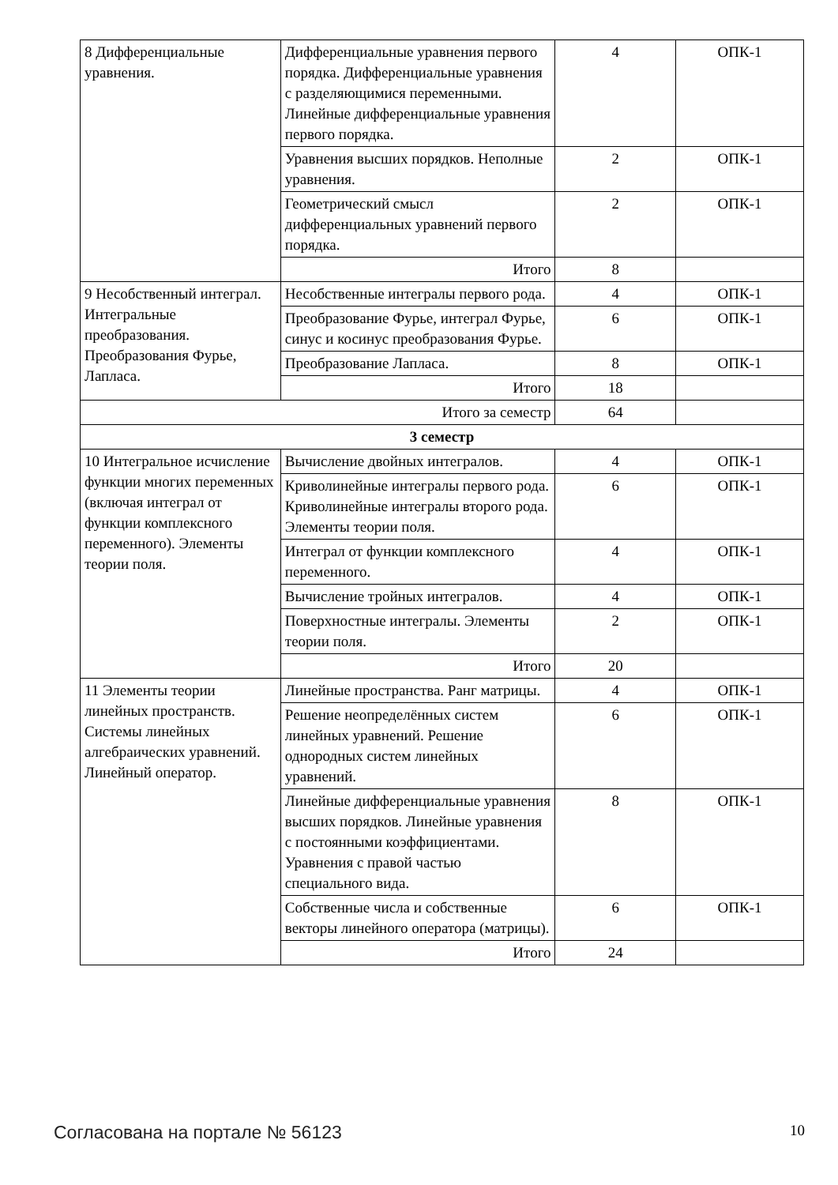| 8 Дифференциальные уравнения. | Дифференциальные уравнения первого порядка. Дифференциальные уравнения с разделяющимися переменными. Линейные дифференциальные уравнения первого порядка. | 4 | ОПК-1 |
| | Уравнения высших порядков. Неполные уравнения. | 2 | ОПК-1 |
| | Геометрический смысл дифференциальных уравнений первого порядка. | 2 | ОПК-1 |
| | Итого | 8 | |
| 9 Несобственный интеграл. Интегральные преобразования. Преобразования Фурье, Лапласа. | Несобственные интегралы первого рода. | 4 | ОПК-1 |
| | Преобразование Фурье, интеграл Фурье, синус и косинус преобразования Фурье. | 6 | ОПК-1 |
| | Преобразование Лапласа. | 8 | ОПК-1 |
| | Итого | 18 | |
| Итого за семестр | | 64 | |
| 3 семестр | | | |
| 10 Интегральное исчисление функции многих переменных (включая интеграл от функции комплексного переменного). Элементы теории поля. | Вычисление двойных интегралов. | 4 | ОПК-1 |
| | Криволинейные интегралы первого рода. Криволинейные интегралы второго рода. Элементы теории поля. | 6 | ОПК-1 |
| | Интеграл от функции комплексного переменного. | 4 | ОПК-1 |
| | Вычисление тройных интегралов. | 4 | ОПК-1 |
| | Поверхностные интегралы. Элементы теории поля. | 2 | ОПК-1 |
| | Итого | 20 | |
| 11 Элементы теории линейных пространств. Системы линейных алгебраических уравнений. Линейный оператор. | Линейные пространства. Ранг матрицы. | 4 | ОПК-1 |
| | Решение неопределённых систем линейных уравнений. Решение однородных систем линейных уравнений. | 6 | ОПК-1 |
| | Линейные дифференциальные уравнения высших порядков. Линейные уравнения с постоянными коэффициентами. Уравнения с правой частью специального вида. | 8 | ОПК-1 |
| | Собственные числа и собственные векторы линейного оператора (матрицы). | 6 | ОПК-1 |
| | Итого | 24 | |
Согласована на портале № 56123 10